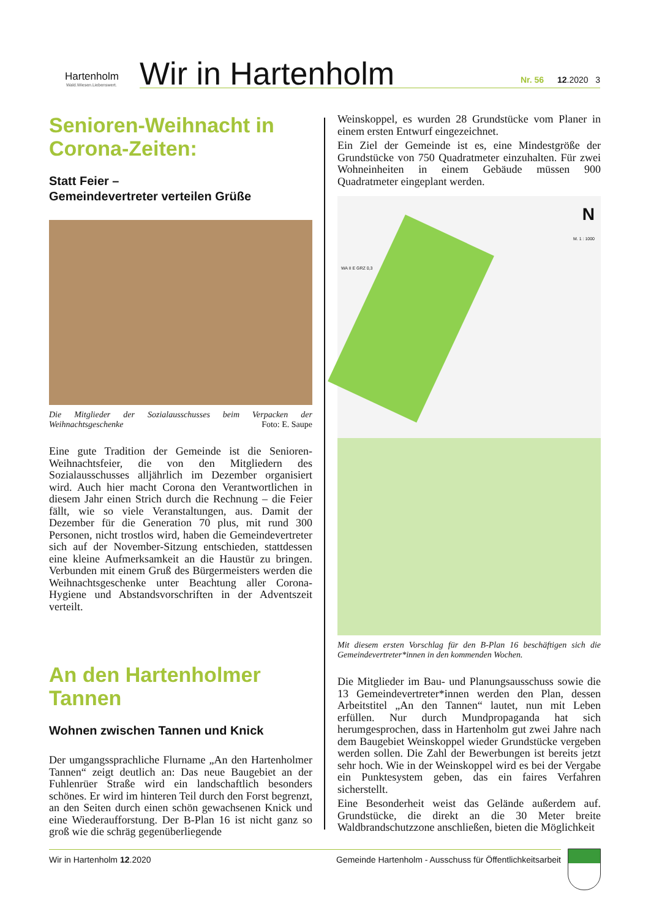Hartenholm
Wald.Wiesen.Liebenswert.
Wir in Hartenholm Nr. 56 12.2020 3
Senioren-Weihnacht in Corona-Zeiten:
Statt Feier –
Gemeindevertreter verteilen Grüße
Die Mitglieder der Sozialausschusses beim Verpacken der Weihnachtsgeschenke Foto: E. Saupe
Eine gute Tradition der Gemeinde ist die Senioren-Weihnachtsfeier, die von den Mitgliedern des Sozialausschusses alljährlich im Dezember organisiert wird. Auch hier macht Corona den Verantwortlichen in diesem Jahr einen Strich durch die Rechnung – die Feier fällt, wie so viele Veranstaltungen, aus. Damit der Dezember für die Generation 70 plus, mit rund 300 Personen, nicht trostlos wird, haben die Gemeindevertreter sich auf der November-Sitzung entschieden, stattdessen eine kleine Aufmerksamkeit an die Haustür zu bringen. Verbunden mit einem Gruß des Bürgermeisters werden die Weihnachtsgeschenke unter Beachtung aller Corona-Hygiene und Abstandsvorschriften in der Adventszeit verteilt.
An den Hartenholmer Tannen
Wohnen zwischen Tannen und Knick
Der umgangssprachliche Flurname „An den Hartenholmer Tannen“ zeigt deutlich an: Das neue Baugebiet an der Fuhlenrüer Straße wird ein landschaftlich besonders schönes. Er wird im hinteren Teil durch den Forst begrenzt, an den Seiten durch einen schön gewachsenen Knick und eine Wiederaufforstung. Der B-Plan 16 ist nicht ganz so groß wie die schräg gegenüberliegende
Weinskoppel, es wurden 28 Grundstücke vom Planer in einem ersten Entwurf eingezeichnet.
Ein Ziel der Gemeinde ist es, eine Mindestgröße der Grundstücke von 750 Quadratmeter einzuhalten. Für zwei Wohneinheiten in einem Gebäude müssen 900 Quadratmeter eingeplant werden.
N
M. 1 : 1000
WA II E GRZ 0,3
Mit diesem ersten Vorschlag für den B-Plan 16 beschäftigen sich die Gemeindevertreter*innen in den kommenden Wochen.
Die Mitglieder im Bau- und Planungsausschuss sowie die 13 Gemeindevertreter*innen werden den Plan, dessen Arbeitstitel „An den Tannen“ lautet, nun mit Leben erfüllen. Nur durch Mundpropaganda hat sich herumgesprochen, dass in Hartenholm gut zwei Jahre nach dem Baugebiet Weinskoppel wieder Grundstücke vergeben werden sollen. Die Zahl der Bewerbungen ist bereits jetzt sehr hoch. Wie in der Weinskoppel wird es bei der Vergabe ein Punktesystem geben, das ein faires Verfahren sicherstellt.
Eine Besonderheit weist das Gelände außerdem auf. Grundstücke, die direkt an die 30 Meter breite Waldbrandschutzzone anschließen, bieten die Möglichkeit
Wir in Hartenholm 12.2020 Gemeinde Hartenholm - Ausschuss für Öffentlichkeitsarbeit